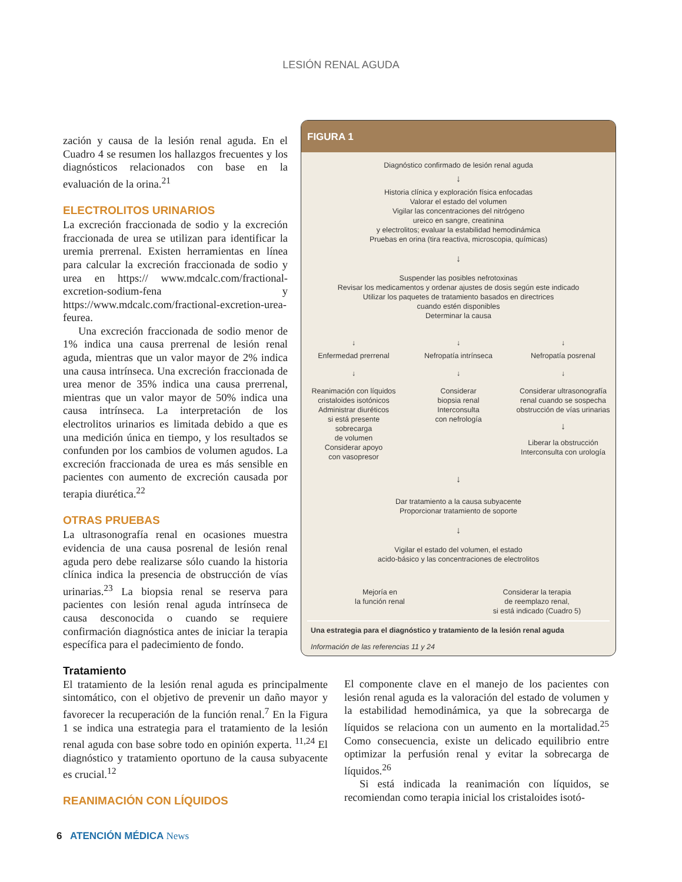LESIÓN RENAL AGUDA
zación y causa de la lesión renal aguda. En el Cuadro 4 se resumen los hallazgos frecuentes y los diagnósticos relacionados con base en la evaluación de la orina.<sup>21</sup>
ELECTROLITOS URINARIOS
La excreción fraccionada de sodio y la excreción fraccionada de urea se utilizan para identificar la uremia prerrenal. Existen herramientas en línea para calcular la excreción fraccionada de sodio y urea en https:// www.mdcalc.com/fractional-excretion-sodium-fena y https://www.mdcalc.com/fractional-excretion-urea-feurea.
Una excreción fraccionada de sodio menor de 1% indica una causa prerrenal de lesión renal aguda, mientras que un valor mayor de 2% indica una causa intrínseca. Una excreción fraccionada de urea menor de 35% indica una causa prerrenal, mientras que un valor mayor de 50% indica una causa intrínseca. La interpretación de los electrolitos urinarios es limitada debido a que es una medición única en tiempo, y los resultados se confunden por los cambios de volumen agudos. La excreción fraccionada de urea es más sensible en pacientes con aumento de excreción causada por terapia diurética.<sup>22</sup>
OTRAS PRUEBAS
La ultrasonografía renal en ocasiones muestra evidencia de una causa posrenal de lesión renal aguda pero debe realizarse sólo cuando la historia clínica indica la presencia de obstrucción de vías urinarias.<sup>23</sup> La biopsia renal se reserva para pacientes con lesión renal aguda intrínseca de causa desconocida o cuando se requiere confirmación diagnóstica antes de iniciar la terapia específica para el padecimiento de fondo.
FIGURA 1
Diagnóstico confirmado de lesión renal aguda
↓
Historia clínica y exploración física enfocadas
Valorar el estado del volumen
Vigilar las concentraciones del nitrógeno
ureico en sangre, creatinina
y electrolitos; evaluar la estabilidad hemodinámica
Pruebas en orina (tira reactiva, microscopia, químicas)
↓
Suspender las posibles nefrotoxinas
Revisar los medicamentos y ordenar ajustes de dosis según este indicado
Utilizar los paquetes de tratamiento basados en directrices
cuando estén disponibles
Determinar la causa
↓ ↓ ↓
Enfermedad prerrenal Nefropatía intrínseca Nefropatía posrenal
↓ ↓ ↓
Reanimación con líquidos
cristaloides isotónicos
Administrar diuréticos
si está presente
sobrecarga
de volumen
Considerar apoyo
con vasopresor
Considerar
biopsia renal
Interconsulta
con nefrología
Considerar ultrasonografía
renal cuando se sospecha
obstrucción de vías urinarias
↓
Liberar la obstrucción
Interconsulta con urología
↓
Dar tratamiento a la causa subyacente
Proporcionar tratamiento de soporte
↓
Vigilar el estado del volumen, el estado
acido-básico y las concentraciones de electrolitos
Mejoría en
la función renal
Considerar la terapia
de reemplazo renal,
si está indicado (Cuadro 5)
Una estrategia para el diagnóstico y tratamiento de la lesión renal aguda
Información de las referencias 11 y 24
Tratamiento
El tratamiento de la lesión renal aguda es principalmente sintomático, con el objetivo de prevenir un daño mayor y favorecer la recuperación de la función renal.<sup>7</sup> En la Figura 1 se indica una estrategia para el tratamiento de la lesión renal aguda con base sobre todo en opinión experta. <sup>11,24</sup> El diagnóstico y tratamiento oportuno de la causa subyacente es crucial.<sup>12</sup>
REANIMACIÓN CON LÍQUIDOS
El componente clave en el manejo de los pacientes con lesión renal aguda es la valoración del estado de volumen y la estabilidad hemodinámica, ya que la sobrecarga de líquidos se relaciona con un aumento en la mortalidad.<sup>25</sup> Como consecuencia, existe un delicado equilibrio entre optimizar la perfusión renal y evitar la sobrecarga de líquidos.<sup>26</sup>
Si está indicada la reanimación con líquidos, se recomiendan como terapia inicial los cristaloides isotó-
6 ATENCIÓN MÉDICA News